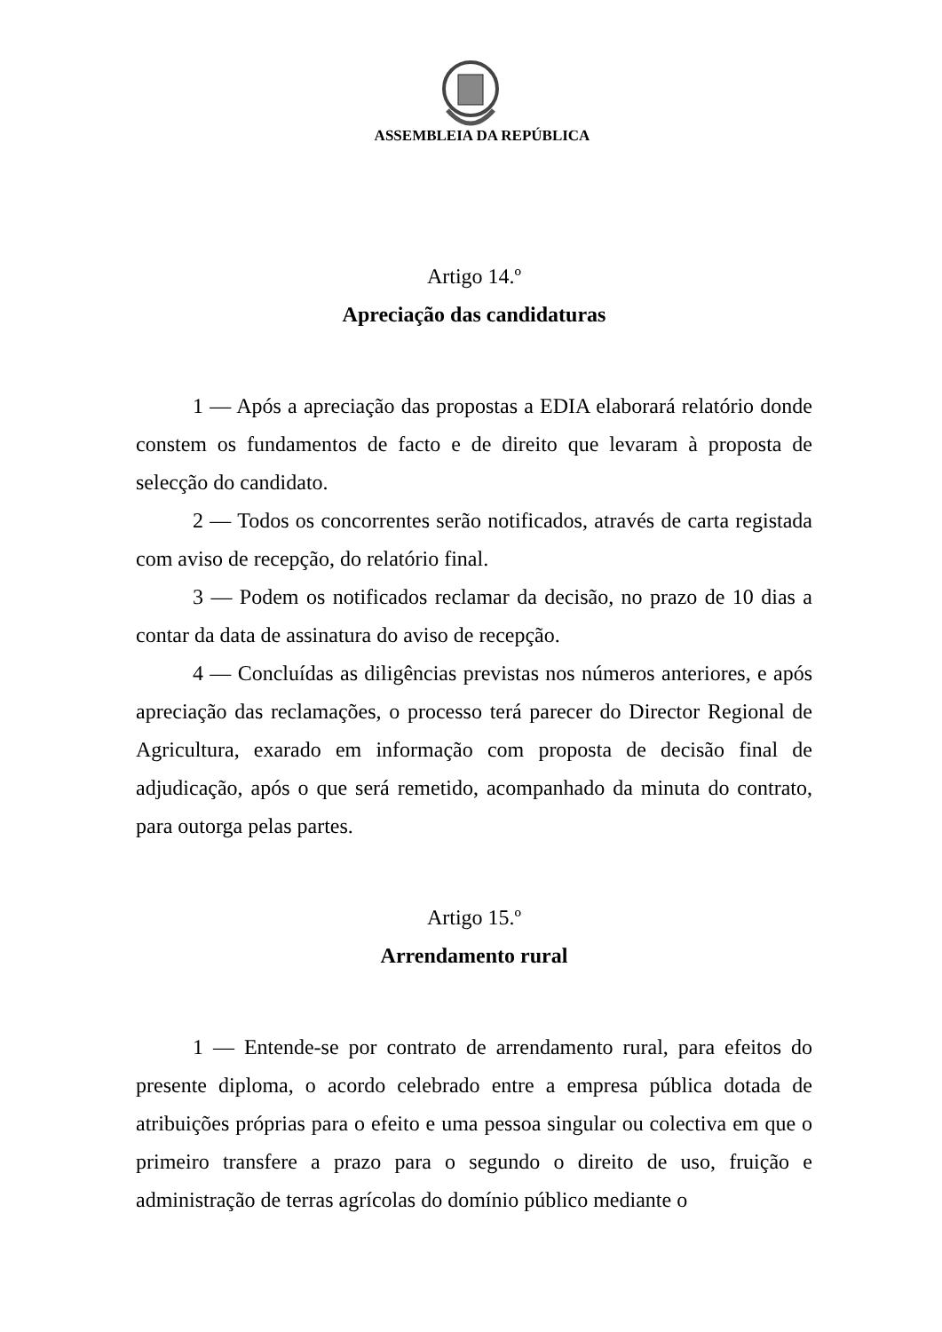ASSEMBLEIA DA REPÚBLICA
Artigo 14.º
Apreciação das candidaturas
1 — Após a apreciação das propostas a EDIA elaborará relatório donde constem os fundamentos de facto e de direito que levaram à proposta de selecção do candidato.
2 — Todos os concorrentes serão notificados, através de carta registada com aviso de recepção, do relatório final.
3 — Podem os notificados reclamar da decisão, no prazo de 10 dias a contar da data de assinatura do aviso de recepção.
4 — Concluídas as diligências previstas nos números anteriores, e após apreciação das reclamações, o processo terá parecer do Director Regional de Agricultura, exarado em informação com proposta de decisão final de adjudicação, após o que será remetido, acompanhado da minuta do contrato, para outorga pelas partes.
Artigo 15.º
Arrendamento rural
1 — Entende-se por contrato de arrendamento rural, para efeitos do presente diploma, o acordo celebrado entre a empresa pública dotada de atribuições próprias para o efeito e uma pessoa singular ou colectiva em que o primeiro transfere a prazo para o segundo o direito de uso, fruição e administração de terras agrícolas do domínio público mediante o